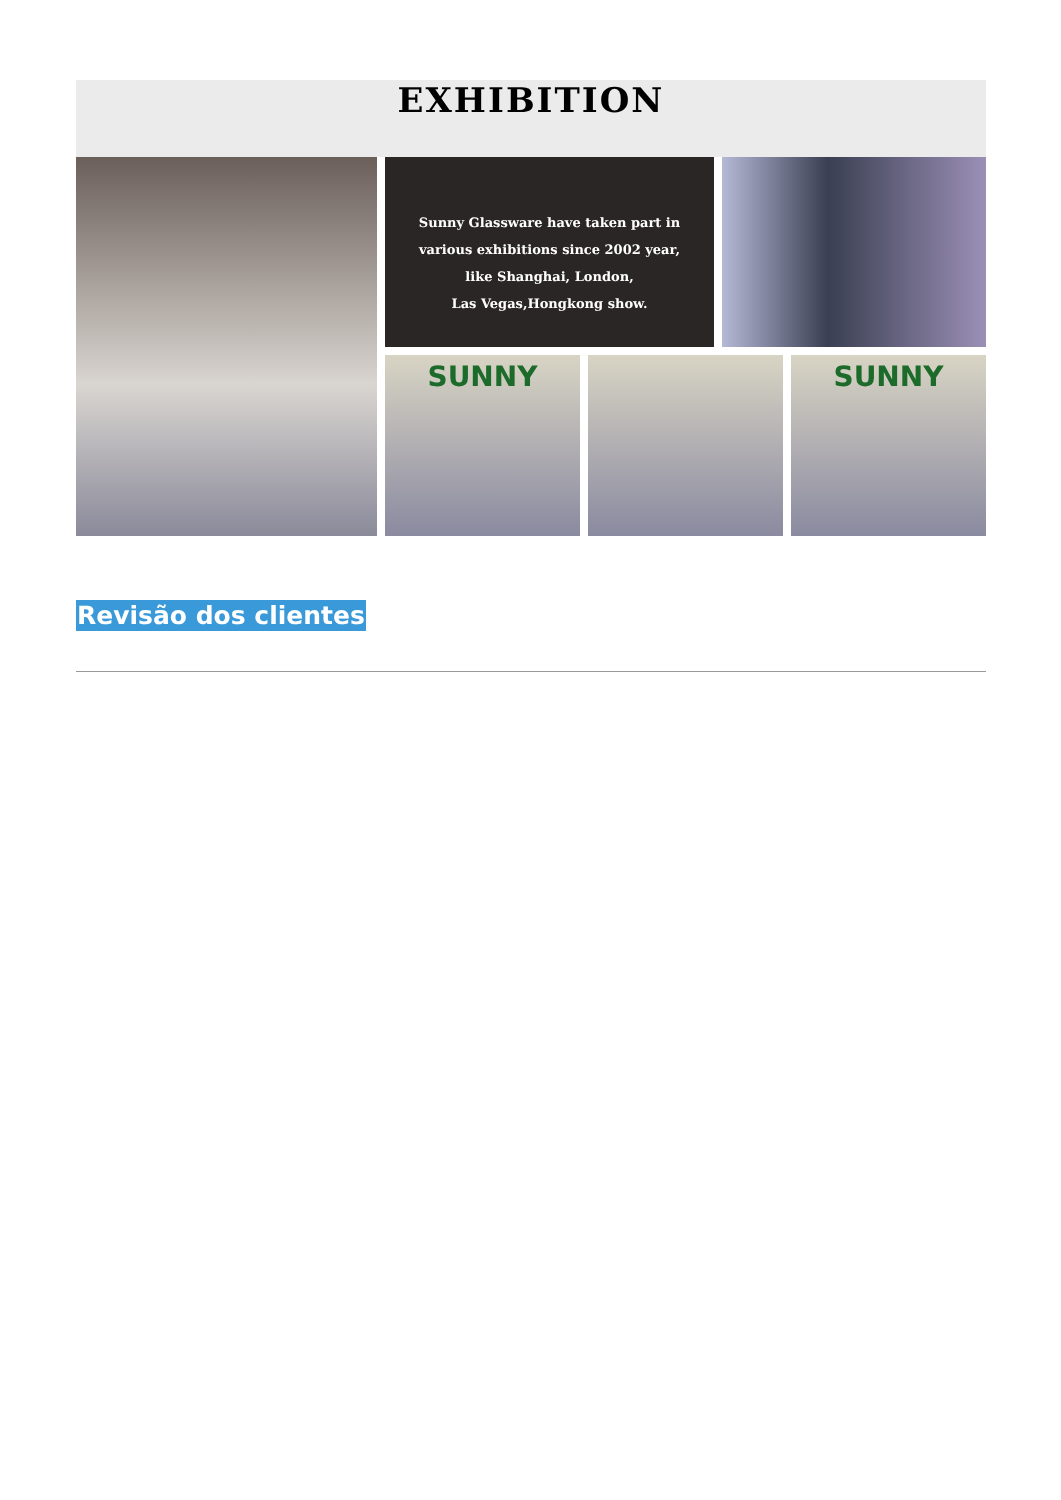EXHIBITION
Sunny Glassware have taken part in
various exhibitions since 2002 year,
like Shanghai, London,
Las Vegas,Hongkong show.
SUNNY
SUNNY
Revisão dos clientes